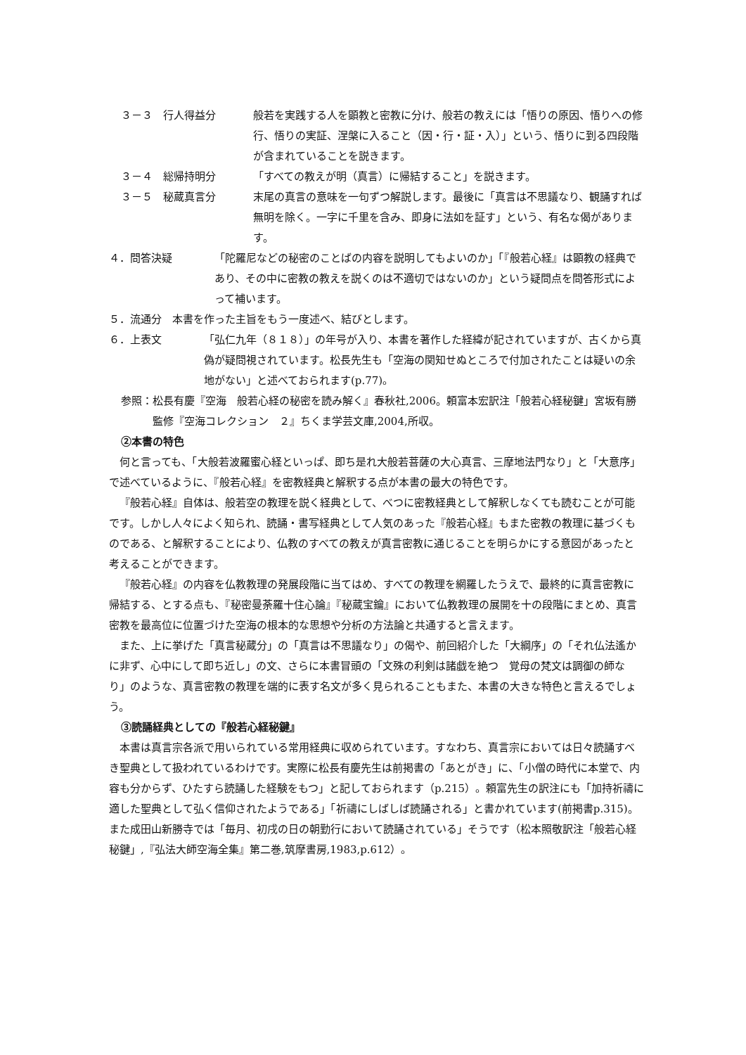３－３　行人得益分 般若を実践する人を顕教と密教に分け、般若の教えには「悟りの原因、悟りへの修行、悟りの実証、涅槃に入ること（因・行・証・入）」という、悟りに到る四段階が含まれていることを説きます。
３－４　総帰持明分 「すべての教えが明（真言）に帰結すること」を説きます。
３－５　秘蔵真言分 末尾の真言の意味を一句ずつ解説します。最後に「真言は不思議なり、観誦すれば無明を除く。一字に千里を含み、即身に法如を証す」という、有名な偈があります。
４．問答決疑　「陀羅尼などの秘密のことばの内容を説明してもよいのか」「『般若心経』は顕教の経典であり、その中に密教の教えを説くのは不適切ではないのか」という疑問点を問答形式によって補います。
５．流通分　本書を作った主旨をもう一度述べ、結びとします。
６．上表文　「弘仁九年（８１８）」の年号が入り、本書を著作した経緯が記されていますが、古くから真偽が疑問視されています。松長先生も「空海の関知せぬところで付加されたことは疑いの余地がない」と述べておられます(p.77)。
参照： 松長有慶『空海　般若心経の秘密を読み解く』春秋社,2006。頼富本宏訳注「般若心経秘鍵」宮坂有勝監修『空海コレクション　２』ちくま学芸文庫,2004,所収。
②本書の特色
何と言っても、「大般若波羅蜜心経といっぱ、即ち是れ大般若菩薩の大心真言、三摩地法門なり」と「大意序」で述べているように、『般若心経』を密教経典と解釈する点が本書の最大の特色です。
『般若心経』自体は、般若空の教理を説く経典として、べつに密教経典として解釈しなくても読むことが可能です。しかし人々によく知られ、読誦・書写経典として人気のあった『般若心経』もまた密教の教理に基づくものである、と解釈することにより、仏教のすべての教えが真言密教に通じることを明らかにする意図があったと考えることができます。
『般若心経』の内容を仏教教理の発展段階に当てはめ、すべての教理を網羅したうえで、最終的に真言密教に帰結する、とする点も、『秘密曼荼羅十住心論』『秘蔵宝鑰』において仏教教理の展開を十の段階にまとめ、真言密教を最高位に位置づけた空海の根本的な思想や分析の方法論と共通すると言えます。
また、上に挙げた「真言秘蔵分」の「真言は不思議なり」の偈や、前回紹介した「大綱序」の「それ仏法遙かに非ず、心中にして即ち近し」の文、さらに本書冒頭の「文殊の利剣は諸戯を絶つ　覚母の梵文は調御の師なり」のような、真言密教の教理を端的に表す名文が多く見られることもまた、本書の大きな特色と言えるでしょう。
③読誦経典としての『般若心経秘鍵』
本書は真言宗各派で用いられている常用経典に収められています。すなわち、真言宗においては日々読誦すべき聖典として扱われているわけです。実際に松長有慶先生は前掲書の「あとがき」に、「小僧の時代に本堂で、内容も分からず、ひたすら読誦した経験をもつ」と記しておられます（p.215）。頼富先生の訳注にも「加持祈禱に適した聖典として弘く信仰されたようである」「祈禱にしばしば読誦される」と書かれています(前掲書p.315)。また成田山新勝寺では「毎月、初戌の日の朝勤行において読誦されている」そうです（松本照敬訳注「般若心経秘鍵」,『弘法大師空海全集』第二巻,筑摩書房,1983,p.612）。